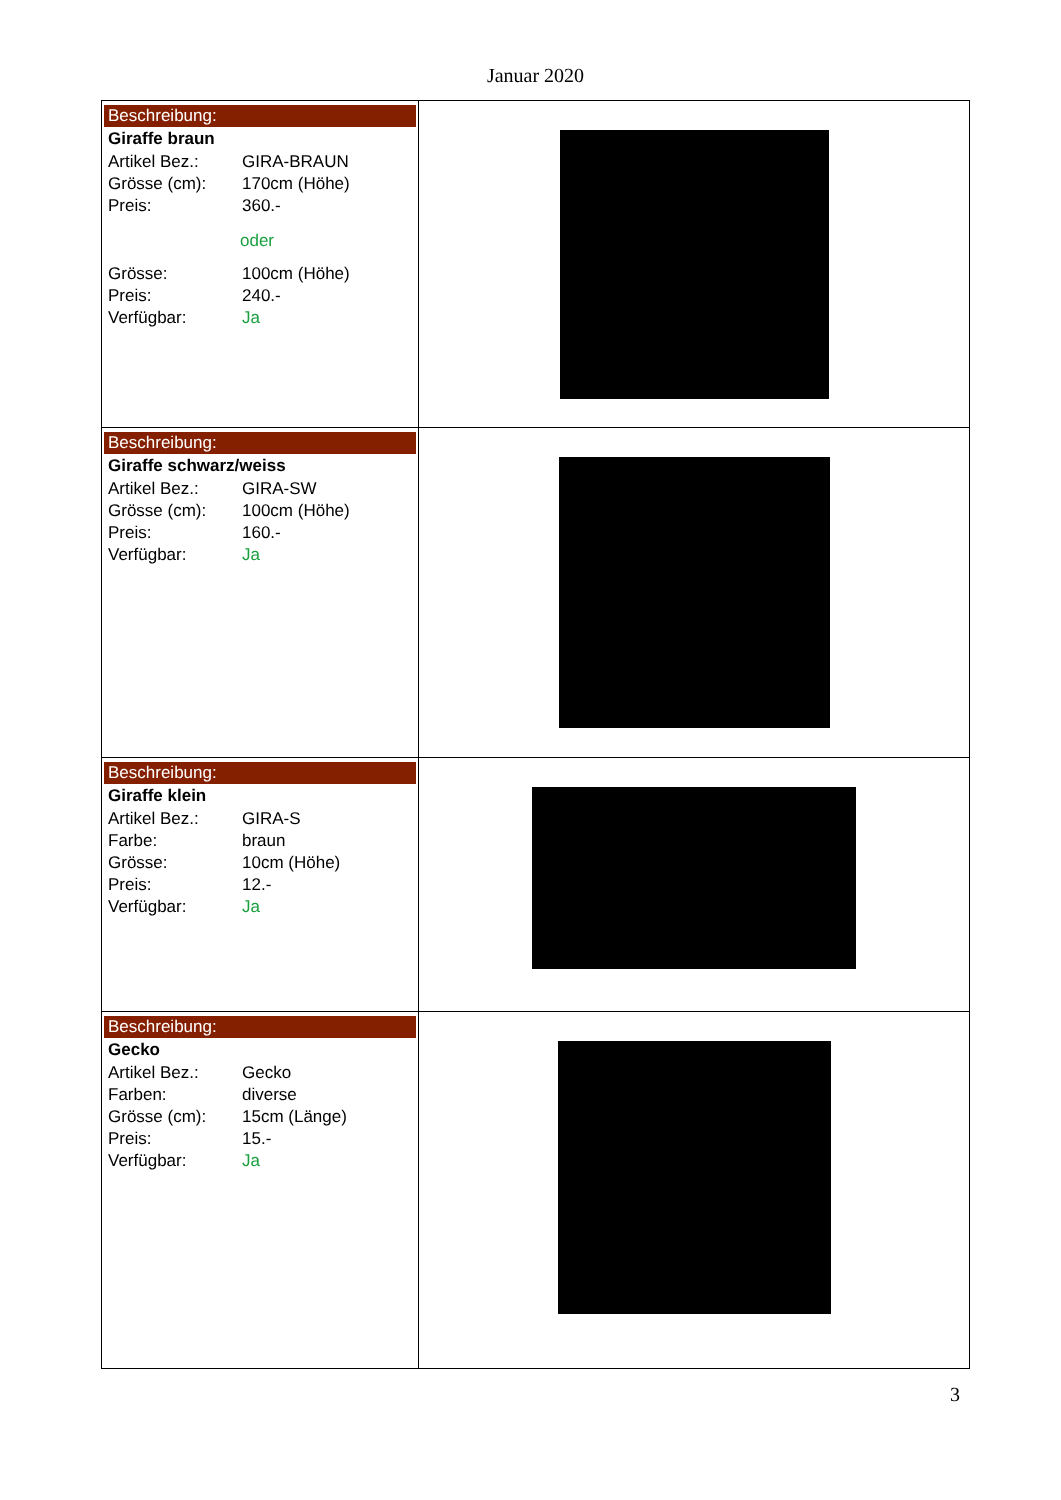Januar 2020
| Beschreibung: Giraffe braun Artikel Bez.: GIRA-BRAUN Grösse (cm): 170cm (Höhe) Preis: 360.- oder Grösse: 100cm (Höhe) Preis: 240.- Verfügbar: Ja | |
| Beschreibung: Giraffe schwarz/weiss Artikel Bez.: GIRA-SW Grösse (cm): 100cm (Höhe) Preis: 160.- Verfügbar: Ja | |
| Beschreibung: Giraffe klein Artikel Bez.: GIRA-S Farbe: braun Grösse: 10cm (Höhe) Preis: 12.- Verfügbar: Ja | |
| Beschreibung: Gecko Artikel Bez.: Gecko Farben: diverse Grösse (cm): 15cm (Länge) Preis: 15.- Verfügbar: Ja | |
3